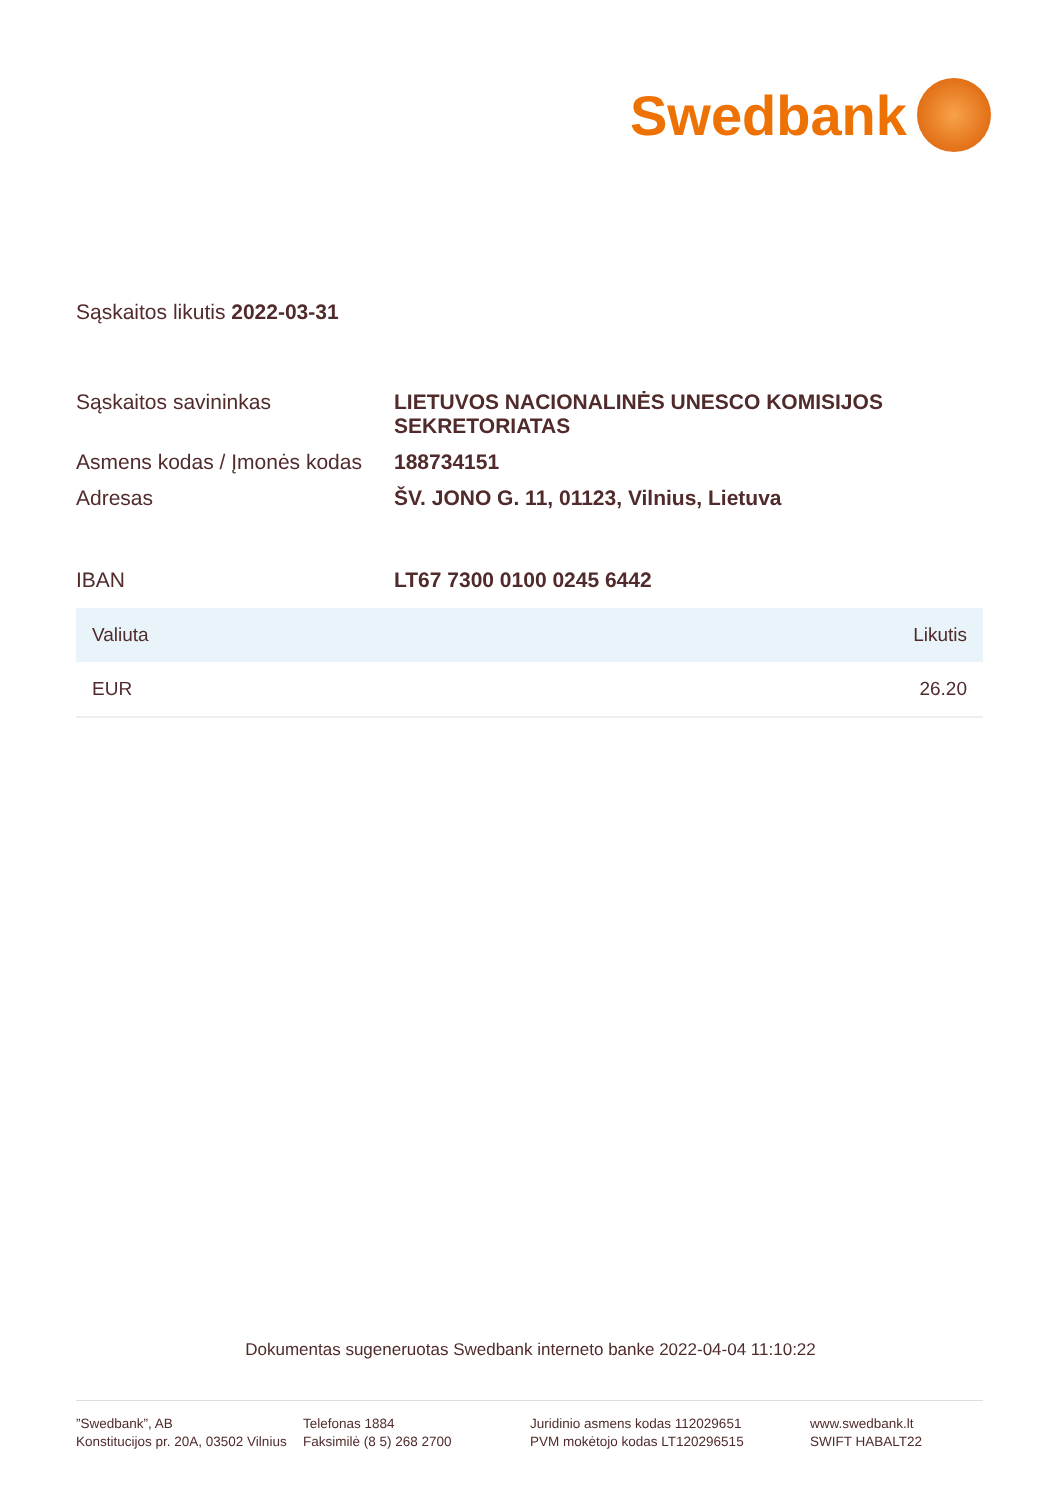Swedbank
Sąskaitos likutis 2022-03-31
| Sąskaitos savininkas | LIETUVOS NACIONALINĖS UNESCO KOMISIJOS SEKRETORIATAS |
| Asmens kodas / Įmonės kodas | 188734151 |
| Adresas | ŠV. JONO G. 11, 01123, Vilnius, Lietuva |
| IBAN | LT67 7300 0100 0245 6442 |
| Valiuta | Likutis |
| --- | --- |
| EUR | 26.20 |
Dokumentas sugeneruotas Swedbank interneto banke 2022-04-04 11:10:22
”Swedbank”, AB
Konstitucijos pr. 20A, 03502 Vilnius
Telefonas 1884
Faksimilė (8 5) 268 2700
Juridinio asmens kodas 112029651
PVM mokėtojo kodas LT120296515
www.swedbank.lt
SWIFT HABALT22